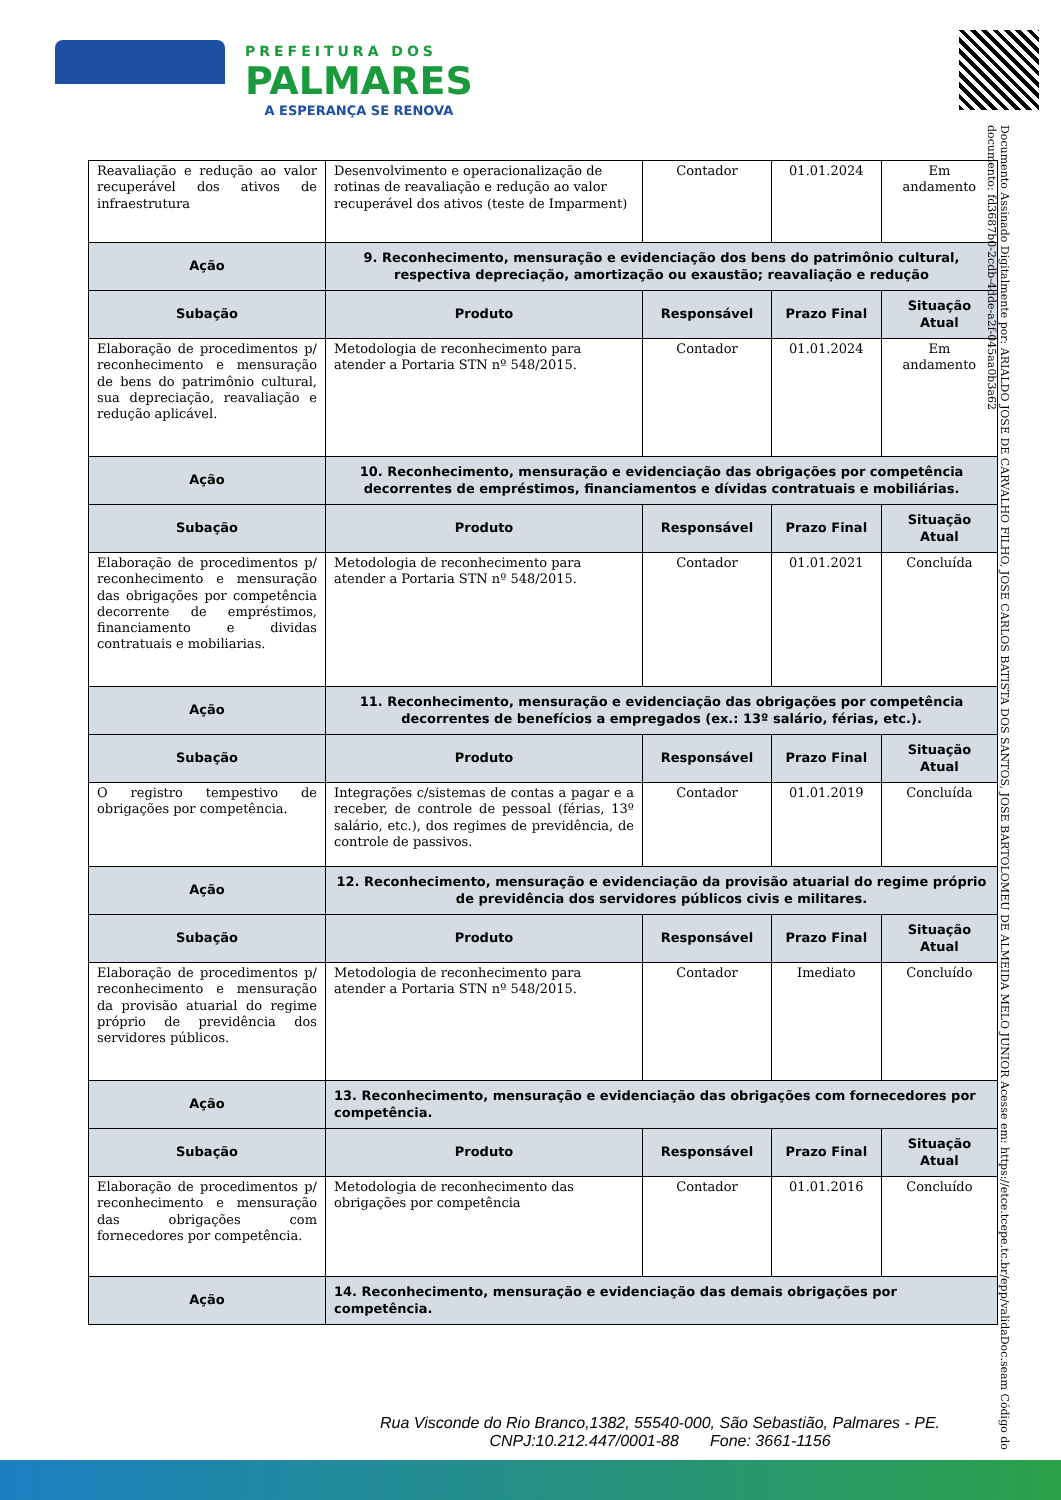PREFEITURA DOS
PALMARES
A ESPERANÇA SE RENOVA
Documento Assinado Digitalmente por: ARIALDO JOSE DE CARVALHO FILHO, JOSE CARLOS BATISTA DOS SANTOS, JOSE BARTOLOMEU DE ALMEIDA MELO JUNIOR Acesse em: https://etce.tcepe.tc.br/epp/validaDoc.seam Código do documento: fd3687b0-2cdb-4dde-a2f-045aa0b3a62
| Reavaliação e redução ao valor recuperável dos ativos de infraestrutura | Desenvolvimento e operacionalização de rotinas de reavaliação e redução ao valor recuperável dos ativos (teste de Imparment) | Contador | 01.01.2024 | Em andamento |
| Ação | 9. Reconhecimento, mensuração e evidenciação dos bens do patrimônio cultural, respectiva depreciação, amortização ou exaustão; reavaliação e redução | | | |
| Subação | Produto | Responsável | Prazo Final | Situação Atual |
| Elaboração de procedimentos p/ reconhecimento e mensuração de bens do patrimônio cultural, sua depreciação, reavaliação e redução aplicável. | Metodologia de reconhecimento para atender a Portaria STN nº 548/2015. | Contador | 01.01.2024 | Em andamento |
| Ação | 10. Reconhecimento, mensuração e evidenciação das obrigações por competência decorrentes de empréstimos, financiamentos e dívidas contratuais e mobiliárias. | | | |
| Subação | Produto | Responsável | Prazo Final | Situação Atual |
| Elaboração de procedimentos p/ reconhecimento e mensuração das obrigações por competência decorrente de empréstimos, financiamento e dividas contratuais e mobiliarias. | Metodologia de reconhecimento para atender a Portaria STN nº 548/2015. | Contador | 01.01.2021 | Concluída |
| Ação | 11. Reconhecimento, mensuração e evidenciação das obrigações por competência decorrentes de benefícios a empregados (ex.: 13º salário, férias, etc.). | | | |
| Subação | Produto | Responsável | Prazo Final | Situação Atual |
| O registro tempestivo de obrigações por competência. | Integrações c/sistemas de contas a pagar e a receber, de controle de pessoal (férias, 13º salário, etc.), dos regimes de previdência, de controle de passivos. | Contador | 01.01.2019 | Concluída |
| Ação | 12. Reconhecimento, mensuração e evidenciação da provisão atuarial do regime próprio de previdência dos servidores públicos civis e militares. | | | |
| Subação | Produto | Responsável | Prazo Final | Situação Atual |
| Elaboração de procedimentos p/ reconhecimento e mensuração da provisão atuarial do regime próprio de previdência dos servidores públicos. | Metodologia de reconhecimento para atender a Portaria STN nº 548/2015. | Contador | Imediato | Concluído |
| Ação | 13. Reconhecimento, mensuração e evidenciação das obrigações com fornecedores por competência. | | | |
| Subação | Produto | Responsável | Prazo Final | Situação Atual |
| Elaboração de procedimentos p/ reconhecimento e mensuração das obrigações com fornecedores por competência. | Metodologia de reconhecimento das obrigações por competência | Contador | 01.01.2016 | Concluído |
| Ação | 14. Reconhecimento, mensuração e evidenciação das demais obrigações por competência. | | | |
Rua Visconde do Rio Branco,1382, 55540-000, São Sebastião, Palmares - PE.
CNPJ:10.212.447/0001-88 Fone: 3661-1156